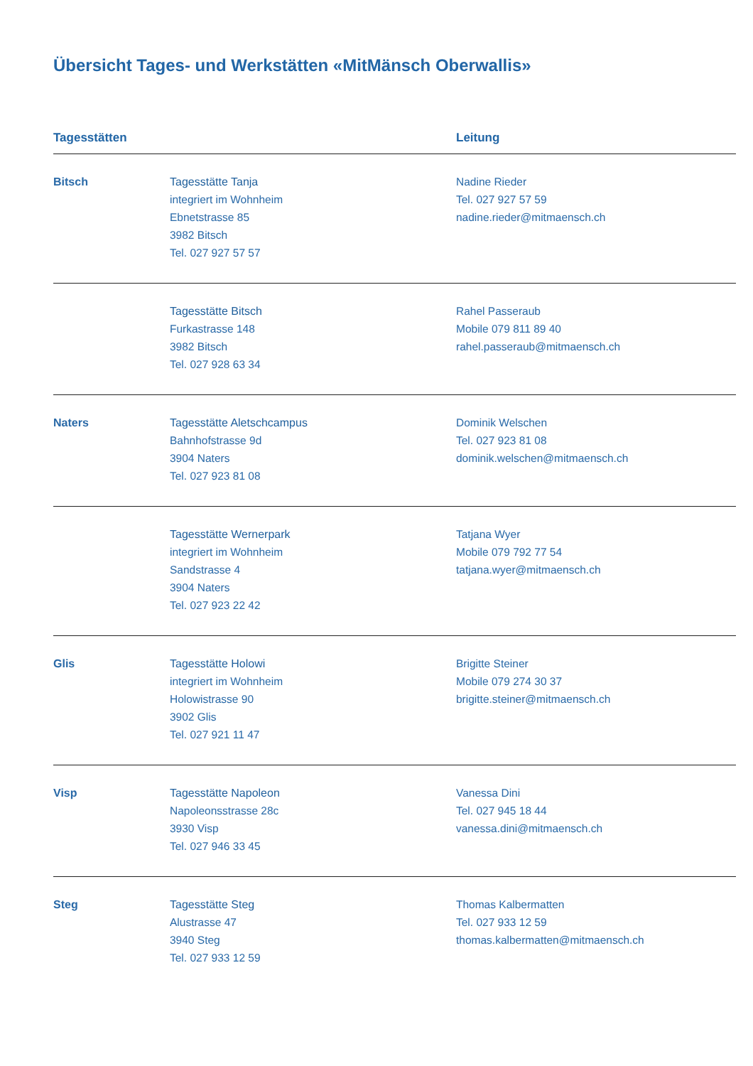Übersicht Tages- und Werkstätten «MitMänsch Oberwallis»
| Tagesstätten | | Leitung |
| --- | --- | --- |
| Bitsch | Tagesstätte Tanja integriert im Wohnheim Ebnetstrasse 85 3982 Bitsch Tel. 027 927 57 57 | Nadine Rieder Tel. 027 927 57 59 nadine.rieder@mitmaensch.ch |
| | Tagesstätte Bitsch Furkastrasse 148 3982 Bitsch Tel. 027 928 63 34 | Rahel Passeraub Mobile 079 811 89 40 rahel.passeraub@mitmaensch.ch |
| Naters | Tagesstätte Aletschcampus Bahnhofstrasse 9d 3904 Naters Tel. 027 923 81 08 | Dominik Welschen Tel. 027 923 81 08 dominik.welschen@mitmaensch.ch |
| | Tagesstätte Wernerpark integriert im Wohnheim Sandstrasse 4 3904 Naters Tel. 027 923 22 42 | Tatjana Wyer Mobile 079 792 77 54 tatjana.wyer@mitmaensch.ch |
| Glis | Tagesstätte Holowi integriert im Wohnheim Holowistrasse 90 3902 Glis Tel. 027 921 11 47 | Brigitte Steiner Mobile 079 274 30 37 brigitte.steiner@mitmaensch.ch |
| Visp | Tagesstätte Napoleon Napoleonsstrasse 28c 3930 Visp Tel. 027 946 33 45 | Vanessa Dini Tel. 027 945 18 44 vanessa.dini@mitmaensch.ch |
| Steg | Tagesstätte Steg Alustrasse 47 3940 Steg Tel. 027 933 12 59 | Thomas Kalbermatten Tel. 027 933 12 59 thomas.kalbermatten@mitmaensch.ch |